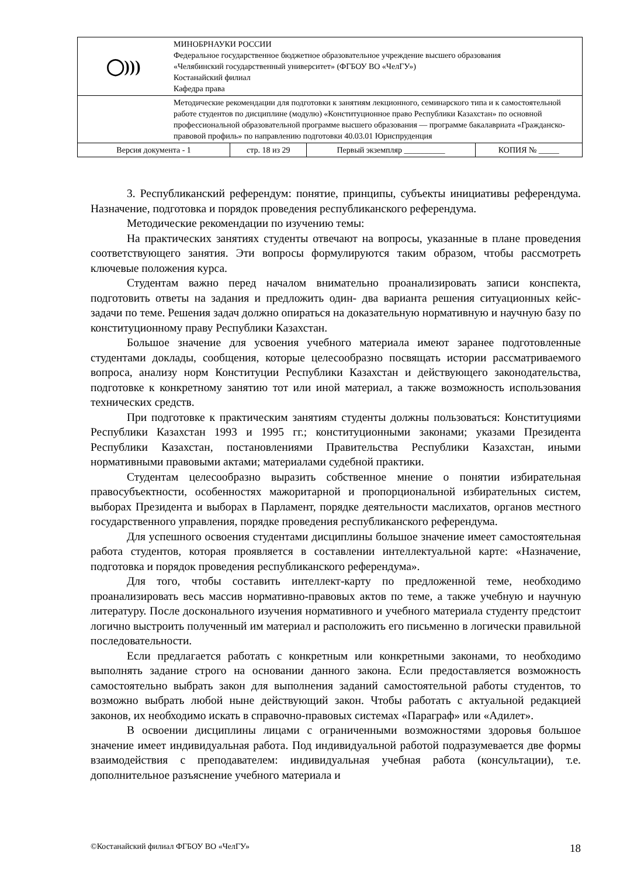| ◯))) | МИНОБРНАУКИ РОССИИ Федеральное государственное бюджетное образовательное учреждение высшего образования «Челябинский государственный университет» (ФГБОУ ВО «ЧелГУ») Костанайский филиал Кафедра права | | | |
| | Методические рекомендации для подготовки к занятиям лекционного, семинарского типа и к самостоятельной работе студентов по дисциплине (модулю) «Конституционное право Республики Казахстан» по основной профессиональной образовательной программе высшего образования — программе бакалавриата «Гражданско-правовой профиль» по направлению подготовки 40.03.01 Юриспруденция | | | |
| Версия документа - 1 | | стр. 18 из 29 | Первый экземпляр __________ | КОПИЯ № _____ |
3. Республиканский референдум: понятие, принципы, субъекты инициативы референдума. Назначение, подготовка и порядок проведения республиканского референдума.
Методические рекомендации по изучению темы:
На практических занятиях студенты отвечают на вопросы, указанные в плане проведения соответствующего занятия. Эти вопросы формулируются таким образом, чтобы рассмотреть ключевые положения курса.
Студентам важно перед началом внимательно проанализировать записи конспекта, подготовить ответы на задания и предложить один- два варианта решения ситуационных кейс-задачи по теме. Решения задач должно опираться на доказательную нормативную и научную базу по конституционному праву Республики Казахстан.
Большое значение для усвоения учебного материала имеют заранее подготовленные студентами доклады, сообщения, которые целесообразно посвящать истории рассматриваемого вопроса, анализу норм Конституции Республики Казахстан и действующего законодательства, подготовке к конкретному занятию тот или иной материал, а также возможность использования технических средств.
При подготовке к практическим занятиям студенты должны пользоваться: Конституциями Республики Казахстан 1993 и 1995 гг.; конституционными законами; указами Президента Республики Казахстан, постановлениями Правительства Республики Казахстан, иными нормативными правовыми актами; материалами судебной практики.
Студентам целесообразно выразить собственное мнение о понятии избирательная правосубъектности, особенностях мажоритарной и пропорциональной избирательных систем, выборах Президента и выборах в Парламент, порядке деятельности маслихатов, органов местного государственного управления, порядке проведения республиканского референдума.
Для успешного освоения студентами дисциплины большое значение имеет самостоятельная работа студентов, которая проявляется в составлении интеллектуальной карте: «Назначение, подготовка и порядок проведения республиканского референдума».
Для того, чтобы составить интеллект-карту по предложенной теме, необходимо проанализировать весь массив нормативно-правовых актов по теме, а также учебную и научную литературу. После досконального изучения нормативного и учебного материала студенту предстоит логично выстроить полученный им материал и расположить его письменно в логически правильной последовательности.
Если предлагается работать с конкретным или конкретными законами, то необходимо выполнять задание строго на основании данного закона. Если предоставляется возможность самостоятельно выбрать закон для выполнения заданий самостоятельной работы студентов, то возможно выбрать любой ныне действующий закон. Чтобы работать с актуальной редакцией законов, их необходимо искать в справочно-правовых системах «Параграф» или «Адилет».
В освоении дисциплины лицами с ограниченными возможностями здоровья большое значение имеет индивидуальная работа. Под индивидуальной работой подразумевается две формы взаимодействия с преподавателем: индивидуальная учебная работа (консультации), т.е. дополнительное разъяснение учебного материала и
©Костанайский филиал ФГБОУ ВО «ЧелГУ» 18